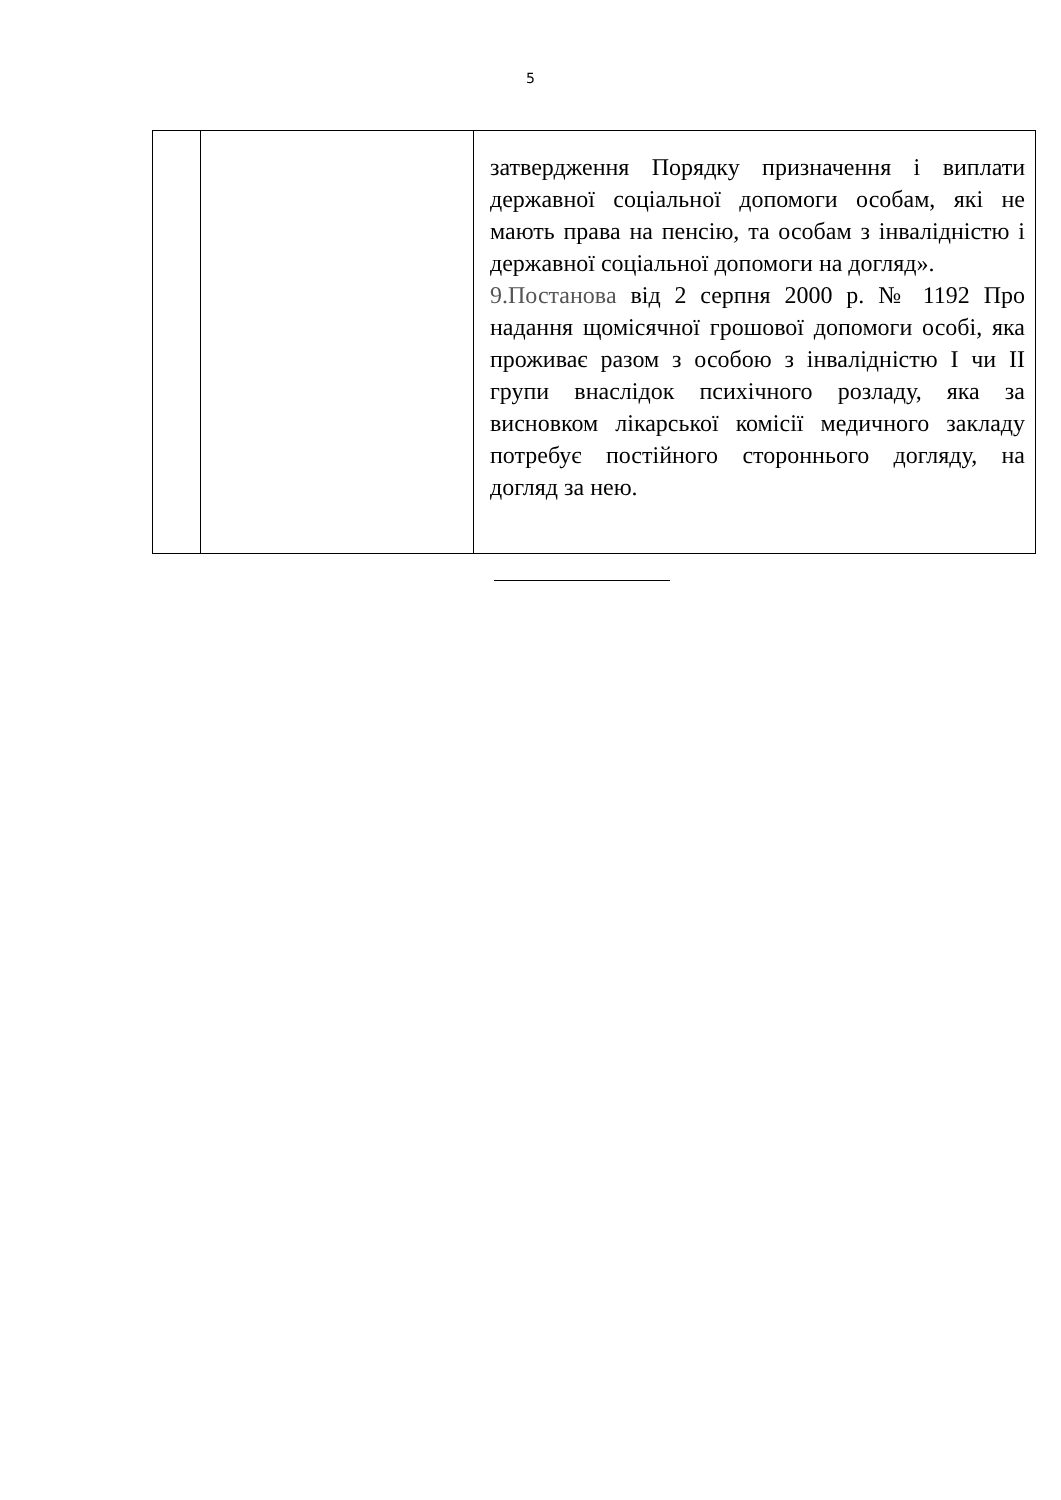5
| | | затвердження Порядку призначення і виплати державної соціальної допомоги особам, які не мають права на пенсію, та особам з інвалідністю і державної соціальної допомоги на догляд». 9.Постанова від 2 серпня 2000 р. № 1192 Про надання щомісячної грошової допомоги особі, яка проживає разом з особою з інвалідністю I чи II групи внаслідок психічного розладу, яка за висновком лікарської комісії медичного закладу потребує постійного стороннього догляду, на догляд за нею. |